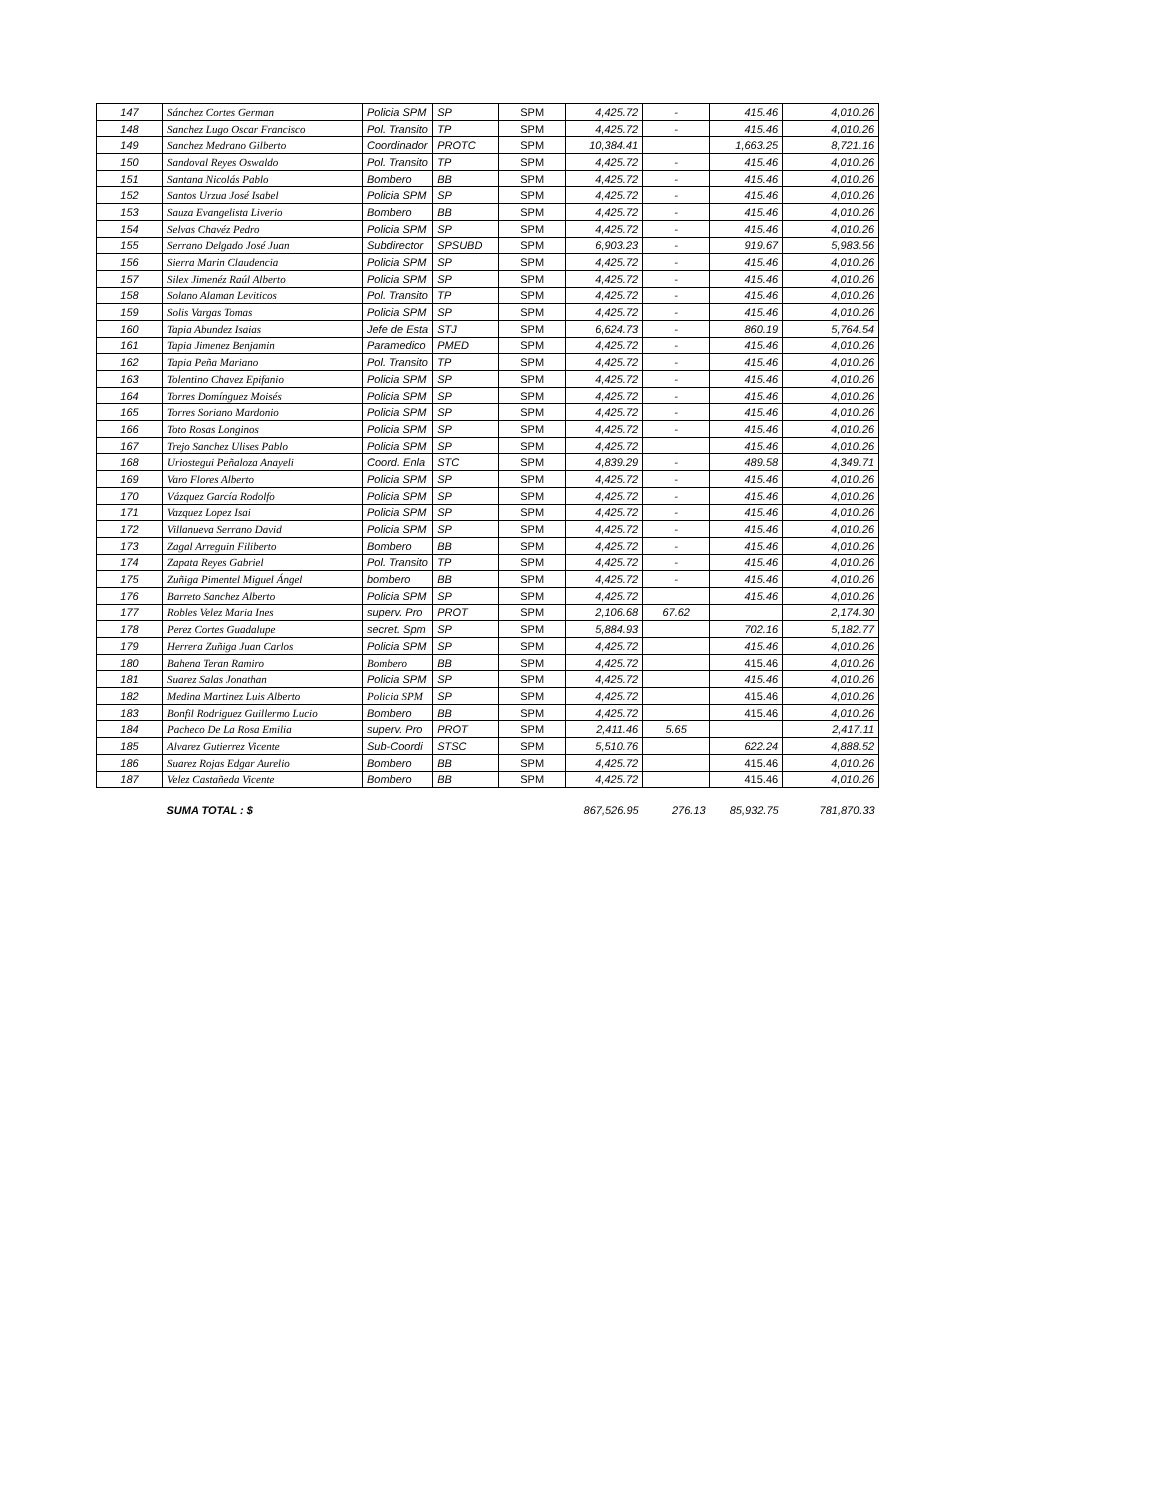| 147 | Sánchez Cortes German | Policia SPM | SP | SPM | 4,425.72 | - | 415.46 | 4,010.26 |
| 148 | Sanchez Lugo Oscar Francisco | Pol. Transito | TP | SPM | 4,425.72 | - | 415.46 | 4,010.26 |
| 149 | Sanchez Medrano Gilberto | Coordinador | PROTC | SPM | 10,384.41 | | 1,663.25 | 8,721.16 |
| 150 | Sandoval Reyes Oswaldo | Pol. Transito | TP | SPM | 4,425.72 | - | 415.46 | 4,010.26 |
| 151 | Santana Nicolás Pablo | Bombero | BB | SPM | 4,425.72 | - | 415.46 | 4,010.26 |
| 152 | Santos Urzua José Isabel | Policia SPM | SP | SPM | 4,425.72 | - | 415.46 | 4,010.26 |
| 153 | Sauza Evangelista Liverio | Bombero | BB | SPM | 4,425.72 | - | 415.46 | 4,010.26 |
| 154 | Selvas Chavéz Pedro | Policia SPM | SP | SPM | 4,425.72 | - | 415.46 | 4,010.26 |
| 155 | Serrano Delgado José Juan | Subdirector | SPSUBD | SPM | 6,903.23 | - | 919.67 | 5,983.56 |
| 156 | Sierra Marin Claudencia | Policia SPM | SP | SPM | 4,425.72 | - | 415.46 | 4,010.26 |
| 157 | Silex Jimenéz Raúl Alberto | Policia SPM | SP | SPM | 4,425.72 | - | 415.46 | 4,010.26 |
| 158 | Solano Alaman Leviticos | Pol. Transito | TP | SPM | 4,425.72 | - | 415.46 | 4,010.26 |
| 159 | Solis Vargas Tomas | Policia SPM | SP | SPM | 4,425.72 | - | 415.46 | 4,010.26 |
| 160 | Tapia Abundez Isaias | Jefe de Esta | STJ | SPM | 6,624.73 | - | 860.19 | 5,764.54 |
| 161 | Tapia Jimenez Benjamin | Paramedico | PMED | SPM | 4,425.72 | - | 415.46 | 4,010.26 |
| 162 | Tapia Peña Mariano | Pol. Transito | TP | SPM | 4,425.72 | - | 415.46 | 4,010.26 |
| 163 | Tolentino Chavez Epifanio | Policia SPM | SP | SPM | 4,425.72 | - | 415.46 | 4,010.26 |
| 164 | Torres Domínguez Moisés | Policia SPM | SP | SPM | 4,425.72 | - | 415.46 | 4,010.26 |
| 165 | Torres Soriano Mardonio | Policia SPM | SP | SPM | 4,425.72 | - | 415.46 | 4,010.26 |
| 166 | Toto Rosas Longinos | Policia SPM | SP | SPM | 4,425.72 | - | 415.46 | 4,010.26 |
| 167 | Trejo Sanchez Ulises Pablo | Policia SPM | SP | SPM | 4,425.72 | | 415.46 | 4,010.26 |
| 168 | Uriostegui Peñaloza Anayeli | Coord. Enla | STC | SPM | 4,839.29 | - | 489.58 | 4,349.71 |
| 169 | Varo Flores Alberto | Policia SPM | SP | SPM | 4,425.72 | - | 415.46 | 4,010.26 |
| 170 | Vázquez García Rodolfo | Policia SPM | SP | SPM | 4,425.72 | - | 415.46 | 4,010.26 |
| 171 | Vazquez Lopez Isai | Policia SPM | SP | SPM | 4,425.72 | - | 415.46 | 4,010.26 |
| 172 | Villanueva Serrano David | Policia SPM | SP | SPM | 4,425.72 | - | 415.46 | 4,010.26 |
| 173 | Zagal Arreguin Filiberto | Bombero | BB | SPM | 4,425.72 | - | 415.46 | 4,010.26 |
| 174 | Zapata Reyes Gabriel | Pol. Transito | TP | SPM | 4,425.72 | - | 415.46 | 4,010.26 |
| 175 | Zuñiga Pimentel Miguel Ángel | bombero | BB | SPM | 4,425.72 | - | 415.46 | 4,010.26 |
| 176 | Barreto Sanchez Alberto | Policia SPM | SP | SPM | 4,425.72 | | 415.46 | 4,010.26 |
| 177 | Robles Velez Maria Ines | superv. Pro | PROT | SPM | 2,106.68 | 67.62 | | 2,174.30 |
| 178 | Perez Cortes Guadalupe | secret. Spm | SP | SPM | 5,884.93 | | 702.16 | 5,182.77 |
| 179 | Herrera Zuñiga Juan Carlos | Policia SPM | SP | SPM | 4,425.72 | | 415.46 | 4,010.26 |
| 180 | Bahena Teran Ramiro | Bombero | BB | SPM | 4,425.72 | | 415.46 | 4,010.26 |
| 181 | Suarez Salas Jonathan | Policia SPM | SP | SPM | 4,425.72 | | 415.46 | 4,010.26 |
| 182 | Medina Martinez Luis Alberto | Policia SPM | SP | SPM | 4,425.72 | | 415.46 | 4,010.26 |
| 183 | Bonfil Rodriguez Guillermo Lucio | Bombero | BB | SPM | 4,425.72 | | 415.46 | 4,010.26 |
| 184 | Pacheco De La Rosa Emilia | superv. Pro | PROT | SPM | 2,411.46 | 5.65 | | 2,417.11 |
| 185 | Alvarez Gutierrez Vicente | Sub-Coordi | STSC | SPM | 5,510.76 | | 622.24 | 4,888.52 |
| 186 | Suarez Rojas Edgar Aurelio | Bombero | BB | SPM | 4,425.72 | | 415.46 | 4,010.26 |
| 187 | Velez Castañeda Vicente | Bombero | BB | SPM | 4,425.72 | | 415.46 | 4,010.26 |
| | SUMA TOTAL : $ | | | | 867,526.95 | 276.13 | 85,932.75 | 781,870.33 |